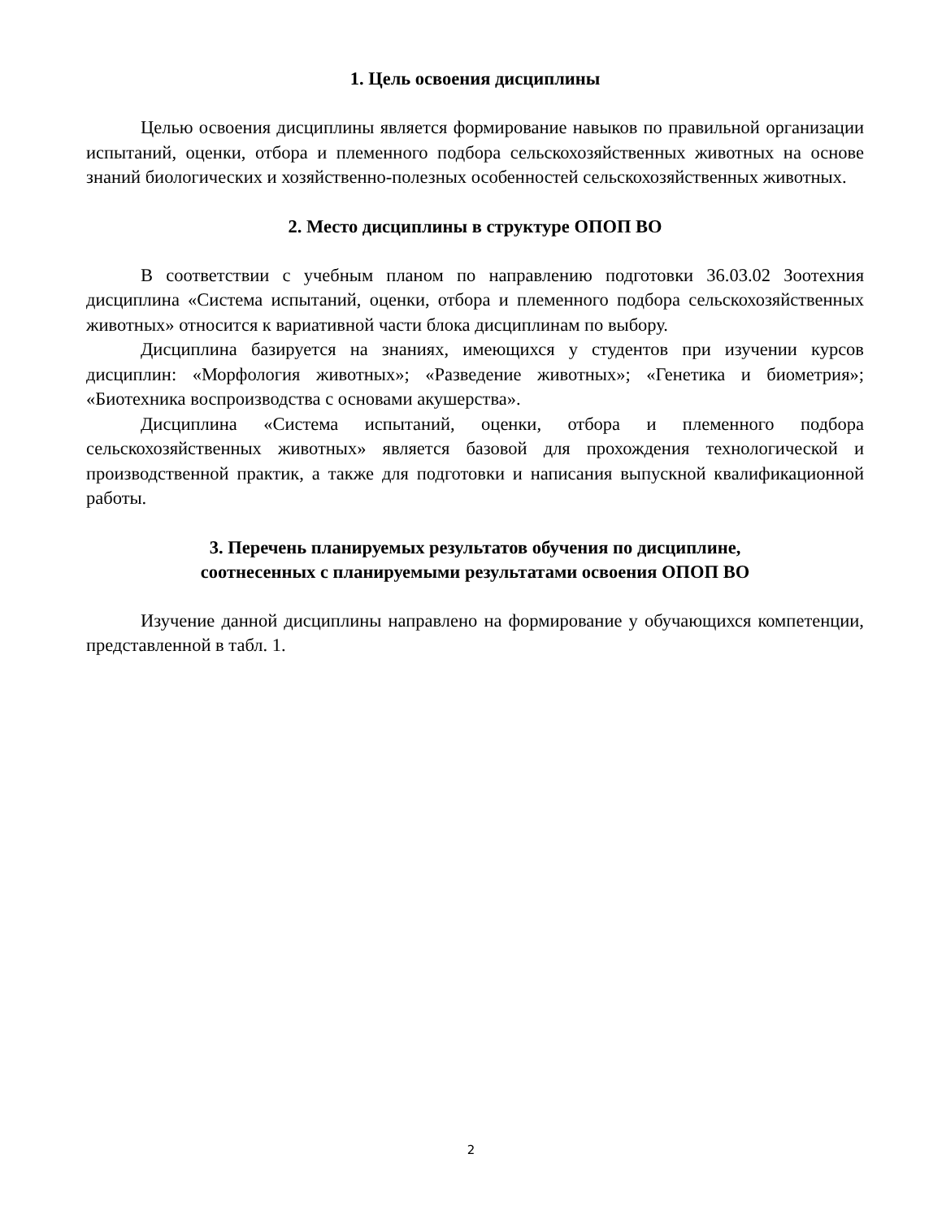1. Цель освоения дисциплины
Целью освоения дисциплины является формирование навыков по правильной организации испытаний, оценки, отбора и племенного подбора сельскохозяйственных животных на основе знаний биологических и хозяйственно-полезных особенностей сельскохозяйственных животных.
2. Место дисциплины в структуре ОПОП ВО
В соответствии с учебным планом по направлению подготовки 36.03.02 Зоотехния дисциплина «Система испытаний, оценки, отбора и племенного подбора сельскохозяйственных животных» относится к вариативной части блока дисциплинам по выбору.
Дисциплина базируется на знаниях, имеющихся у студентов при изучении курсов дисциплин: «Морфология животных»; «Разведение животных»; «Генетика и биометрия»; «Биотехника воспроизводства с основами акушерства».
Дисциплина «Система испытаний, оценки, отбора и племенного подбора сельскохозяйственных животных» является базовой для прохождения технологической и производственной практик, а также для подготовки и написания выпускной квалификационной работы.
3. Перечень планируемых результатов обучения по дисциплине,
соотнесенных с планируемыми результатами освоения ОПОП ВО
Изучение данной дисциплины направлено на формирование у обучающихся компетенции, представленной в табл. 1.
2